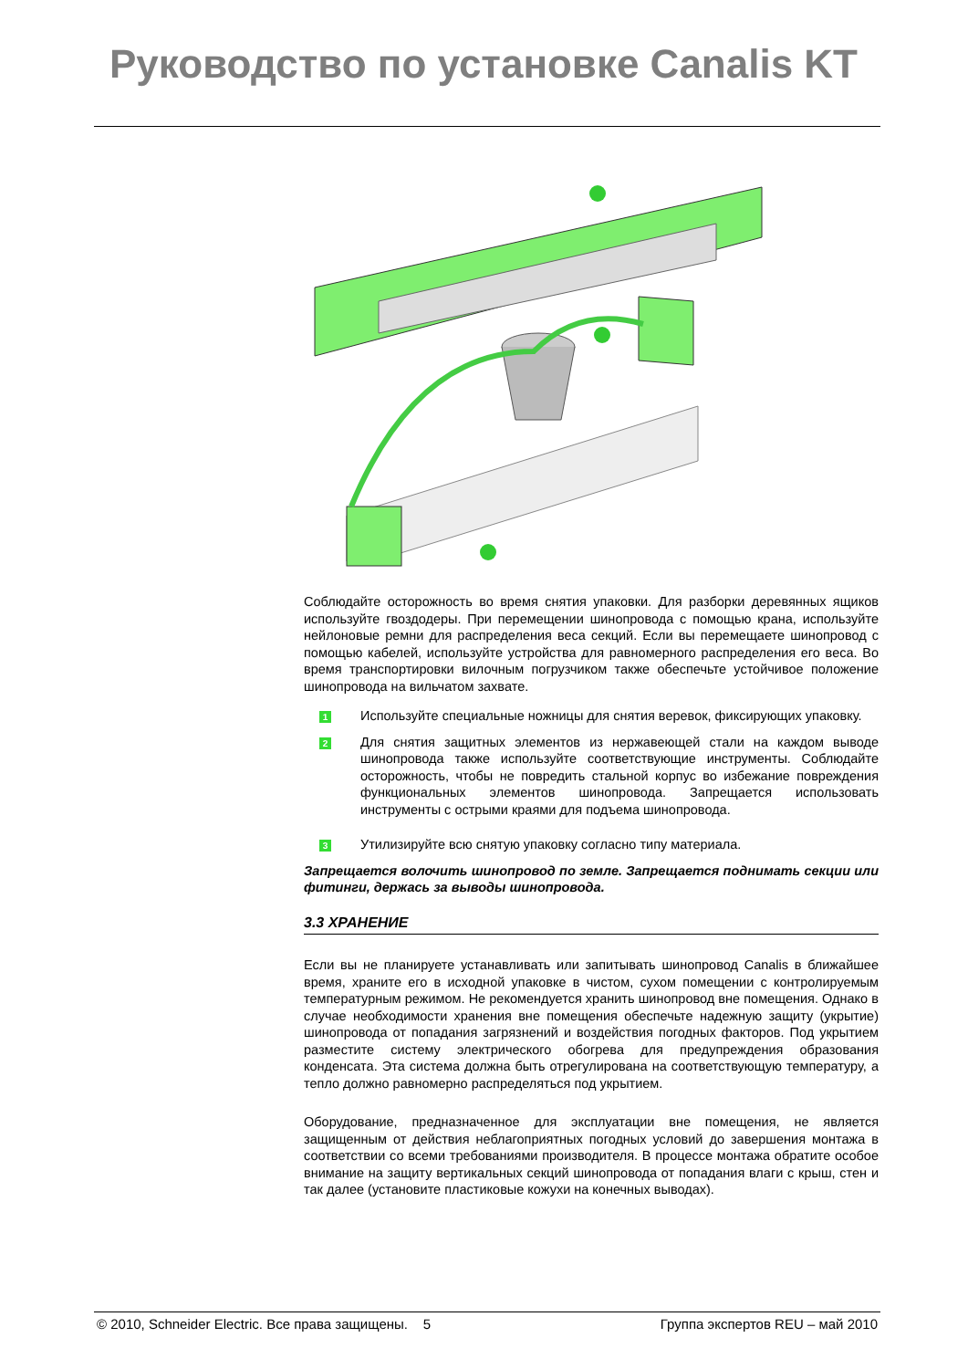Руководство по установке Canalis KT
Соблюдайте осторожность во время снятия упаковки. Для разборки деревянных ящиков используйте гвоздодеры. При перемещении шинопровода с помощью крана, используйте нейлоновые ремни для распределения веса секций. Если вы перемещаете шинопровод с помощью кабелей, используйте устройства для равномерного распределения его веса. Во время транспортировки вилочным погрузчиком также обеспечьте устойчивое положение шинопровода на вильчатом захвате.
1
Используйте специальные ножницы для снятия веревок, фиксирующих упаковку.
2
Для снятия защитных элементов из нержавеющей стали на каждом выводе шинопровода также используйте соответствующие инструменты. Соблюдайте осторожность, чтобы не повредить стальной корпус во избежание повреждения функциональных элементов шинопровода. Запрещается использовать инструменты с острыми краями для подъема шинопровода.
3
Утилизируйте всю снятую упаковку согласно типу материала.
Запрещается волочить шинопровод по земле. Запрещается поднимать секции или фитинги, держась за выводы шинопровода.
3.3 ХРАНЕНИЕ
Если вы не планируете устанавливать или запитывать шинопровод Canalis в ближайшее время, храните его в исходной упаковке в чистом, сухом помещении с контролируемым температурным режимом. Не рекомендуется хранить шинопровод вне помещения. Однако в случае необходимости хранения вне помещения обеспечьте надежную защиту (укрытие) шинопровода от попадания загрязнений и воздействия погодных факторов. Под укрытием разместите систему электрического обогрева для предупреждения образования конденсата. Эта система должна быть отрегулирована на соответствующую температуру, а тепло должно равномерно распределяться под укрытием.
Оборудование, предназначенное для эксплуатации вне помещения, не является защищенным от действия неблагоприятных погодных условий до завершения монтажа в соответствии со всеми требованиями производителя. В процессе монтажа обратите особое внимание на защиту вертикальных секций шинопровода от попадания влаги с крыш, стен и так далее (установите пластиковые кожухи на конечных выводах).
© 2010, Schneider Electric. Все права защищены. 5 Группа экспертов REU – май 2010